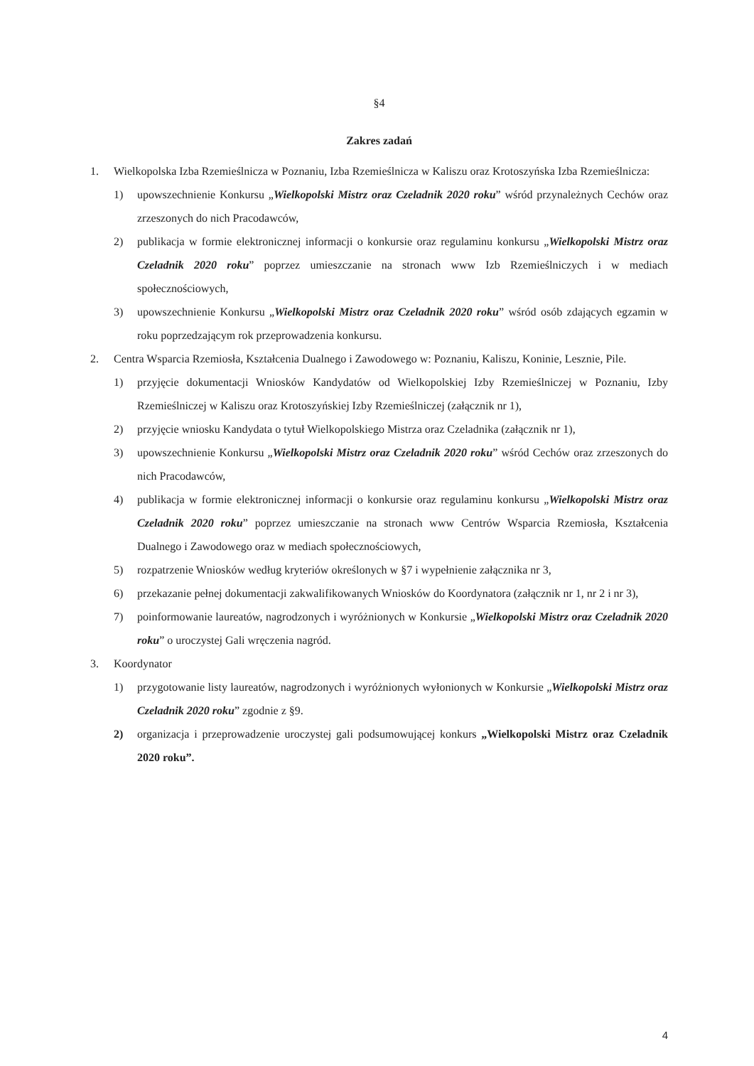§4
Zakres zadań
1. Wielkopolska Izba Rzemieślnicza w Poznaniu, Izba Rzemieślnicza w Kaliszu oraz Krotoszyńska Izba Rzemieślnicza:
1) upowszechnienie Konkursu „Wielkopolski Mistrz oraz Czeladnik 2020 roku” wśród przynależnych Cechów oraz zrzeszonych do nich Pracodawców,
2) publikacja w formie elektronicznej informacji o konkursie oraz regulaminu konkursu „Wielkopolski Mistrz oraz Czeladnik 2020 roku” poprzez umieszczanie na stronach www Izb Rzemieślniczych i w mediach społecznościowych,
3) upowszechnienie Konkursu „Wielkopolski Mistrz oraz Czeladnik 2020 roku” wśród osób zdających egzamin w roku poprzedzającym rok przeprowadzenia konkursu.
2. Centra Wsparcia Rzemiosła, Kształcenia Dualnego i Zawodowego w: Poznaniu, Kaliszu, Koninie, Lesznie, Pile.
1) przyjęcie dokumentacji Wniosków Kandydatów od Wielkopolskiej Izby Rzemieślniczej w Poznaniu, Izby Rzemieślniczej w Kaliszu oraz Krotoszyńskiej Izby Rzemieślniczej (załącznik nr 1),
2) przyjęcie wniosku Kandydata o tytuł Wielkopolskiego Mistrza oraz Czeladnika (załącznik nr 1),
3) upowszechnienie Konkursu „Wielkopolski Mistrz oraz Czeladnik 2020 roku” wśród Cechów oraz zrzeszonych do nich Pracodawców,
4) publikacja w formie elektronicznej informacji o konkursie oraz regulaminu konkursu „Wielkopolski Mistrz oraz Czeladnik 2020 roku” poprzez umieszczanie na stronach www Centrów Wsparcia Rzemiosła, Kształcenia Dualnego i Zawodowego oraz w mediach społecznościowych,
5) rozpatrzenie Wniosków według kryteriów określonych w §7 i wypełnienie załącznika nr 3,
6) przekazanie pełnej dokumentacji zakwalifikowanych Wniosków do Koordynatora (załącznik nr 1, nr 2 i nr 3),
7) poinformowanie laureatów, nagrodzonych i wyróżnionych w Konkursie „Wielkopolski Mistrz oraz Czeladnik 2020 roku” o uroczystej Gali wręczenia nagród.
3. Koordynator
1) przygotowanie listy laureatów, nagrodzonych i wyróżnionych wyłonionych w Konkursie „Wielkopolski Mistrz oraz Czeladnik 2020 roku” zgodnie z §9.
2) organizacja i przeprowadzenie uroczystej gali podsumowującej konkurs „Wielkopolski Mistrz oraz Czeladnik 2020 roku”.
4